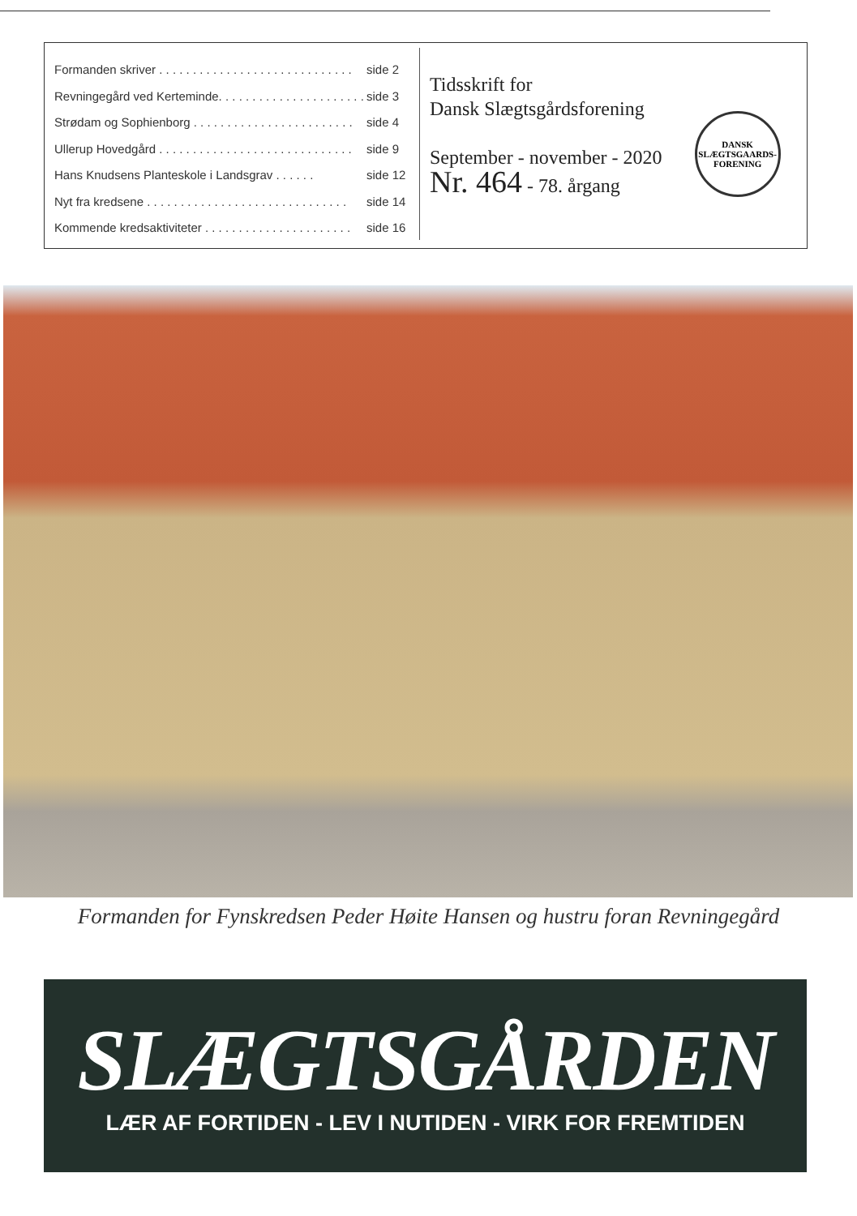Formanden skriver . . . . . . . . . . . . . . . . . . . . . . . . . . . . . side 2
Revningegård ved Kerteminde. . . . . . . . . . . . . . . . . . . . . . side 3
Strødam og Sophienborg . . . . . . . . . . . . . . . . . . . . . . . . side 4
Ullerup Hovedgård . . . . . . . . . . . . . . . . . . . . . . . . . . . . . side 9
Hans Knudsens Planteskole i Landsgrav . . . . . . side 12
Nyt fra kredsene . . . . . . . . . . . . . . . . . . . . . . . . . . . . . . side 14
Kommende kredsaktiviteter . . . . . . . . . . . . . . . . . . . . . . side 16
Tidsskrift for
Dansk Slægtsgårdsforening
September - november - 2020
Nr. 464 - 78. årgang
DANSK
SLÆGTSGAARDS-
FORENING
Formanden for Fynskredsen Peder Høite Hansen og hustru foran Revningegård
SLÆGTSGÅRDEN
LÆR AF FORTIDEN - LEV I NUTIDEN - VIRK FOR FREMTIDEN